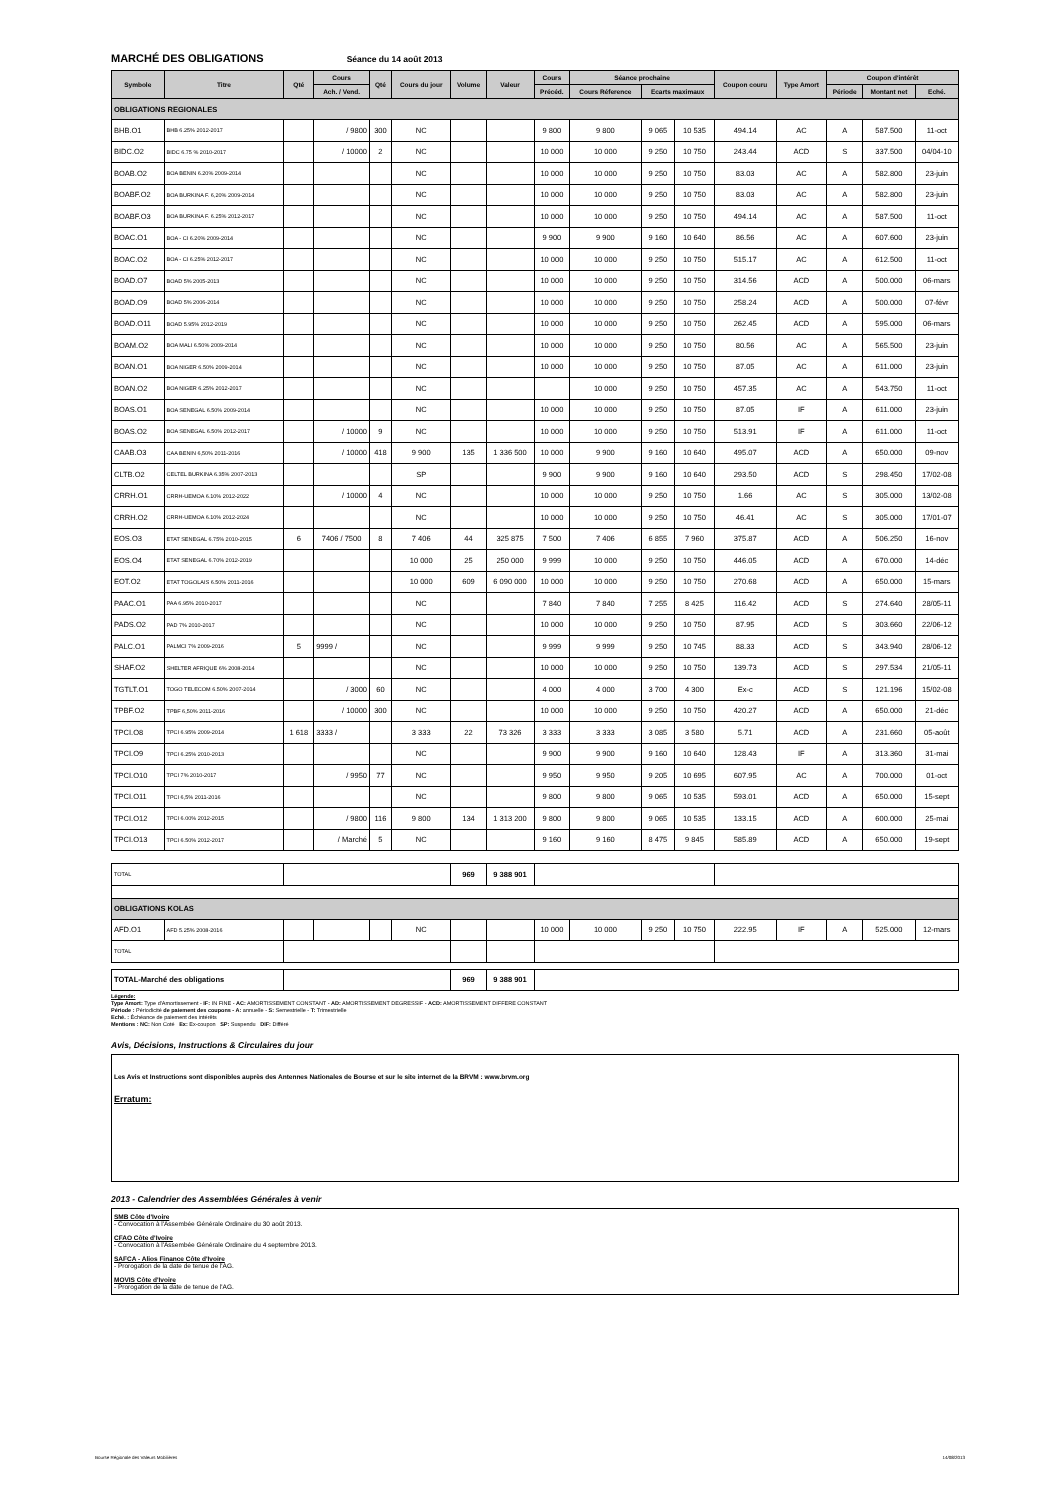MARCHÉ DES OBLIGATIONS Séance du 14 août 2013
| Symbole | Titre | Qté | Cours | Qté | Cours du jour | Volume | Valeur | Cours | Séance prochaine | | | Coupon couru | Type Amort | Coupon d'intérêt | | |
| --- | --- | --- | --- | --- | --- | --- | --- | --- | --- | --- | --- | --- | --- | --- | --- | --- |
| | | | Ach. / Vend. | | | | | Précéd. | Cours Réference | Ecarts maximaux | | | | Période | Montant net | Eché. |
| OBLIGATIONS REGIONALES | | | | | | | | | | | | | | | | |
| BHB.O1 | BHB 6.25% 2012-2017 | | / 9800 | 300 | NC | | | 9 800 | 9 800 | 9 065 | 10 535 | 494.14 | AC | A | 587.500 | 11-oct |
| BIDC.O2 | BIDC 6.75 % 2010-2017 | | / 10000 | 2 | NC | | | 10 000 | 10 000 | 9 250 | 10 750 | 243.44 | ACD | S | 337.500 | 04/04-10 |
| BOAB.O2 | BOA BENIN 6.20% 2009-2014 | | | | NC | | | 10 000 | 10 000 | 9 250 | 10 750 | 83.03 | AC | A | 582.800 | 23-juin |
| BOABF.O2 | BOA BURKINA F. 6,20% 2009-2014 | | | | NC | | | 10 000 | 10 000 | 9 250 | 10 750 | 83.03 | AC | A | 582.800 | 23-juin |
| BOABF.O3 | BOA BURKINA F. 6.25% 2012-2017 | | | | NC | | | 10 000 | 10 000 | 9 250 | 10 750 | 494.14 | AC | A | 587.500 | 11-oct |
| BOAC.O1 | BOA - CI 6.20% 2009-2014 | | | | NC | | | 9 900 | 9 900 | 9 160 | 10 640 | 86.56 | AC | A | 607.600 | 23-juin |
| BOAC.O2 | BOA - CI 6.25% 2012-2017 | | | | NC | | | 10 000 | 10 000 | 9 250 | 10 750 | 515.17 | AC | A | 612.500 | 11-oct |
| BOAD.O7 | BOAD 5% 2005-2013 | | | | NC | | | 10 000 | 10 000 | 9 250 | 10 750 | 314.56 | ACD | A | 500.000 | 06-mars |
| BOAD.O9 | BOAD 5% 2006-2014 | | | | NC | | | 10 000 | 10 000 | 9 250 | 10 750 | 258.24 | ACD | A | 500.000 | 07-févr |
| BOAD.O11 | BOAD 5.95% 2012-2019 | | | | NC | | | 10 000 | 10 000 | 9 250 | 10 750 | 262.45 | ACD | A | 595.000 | 06-mars |
| BOAM.O2 | BOA MALI 6.50% 2009-2014 | | | | NC | | | 10 000 | 10 000 | 9 250 | 10 750 | 80.56 | AC | A | 565.500 | 23-juin |
| BOAN.O1 | BOA NIGER 6.50% 2009-2014 | | | | NC | | | 10 000 | 10 000 | 9 250 | 10 750 | 87.05 | AC | A | 611.000 | 23-juin |
| BOAN.O2 | BOA NIGER 6.25% 2012-2017 | | | | NC | | | | 10 000 | 9 250 | 10 750 | 457.35 | AC | A | 543.750 | 11-oct |
| BOAS.O1 | BOA SENEGAL 6.50% 2009-2014 | | | | NC | | | 10 000 | 10 000 | 9 250 | 10 750 | 87.05 | IF | A | 611.000 | 23-juin |
| BOAS.O2 | BOA SENEGAL 6.50% 2012-2017 | | / 10000 | 9 | NC | | | 10 000 | 10 000 | 9 250 | 10 750 | 513.91 | IF | A | 611.000 | 11-oct |
| CAAB.O3 | CAA BENIN 6,50% 2011-2016 | | / 10000 | 418 | 9 900 | 135 | 1 336 500 | 10 000 | 9 900 | 9 160 | 10 640 | 495.07 | ACD | A | 650.000 | 09-nov |
| CLTB.O2 | CELTEL BURKINA 6.35% 2007-2013 | | | | SP | | | 9 900 | 9 900 | 9 160 | 10 640 | 293.50 | ACD | S | 298.450 | 17/02-08 |
| CRRH.O1 | CRRH-UEMOA 6.10% 2012-2022 | | / 10000 | 4 | NC | | | 10 000 | 10 000 | 9 250 | 10 750 | 1.66 | AC | S | 305.000 | 13/02-08 |
| CRRH.O2 | CRRH-UEMOA 6.10% 2012-2024 | | | | NC | | | 10 000 | 10 000 | 9 250 | 10 750 | 46.41 | AC | S | 305.000 | 17/01-07 |
| EOS.O3 | ETAT SENEGAL 6.75% 2010-2015 | 6 | 7406 / 7500 | 8 | 7 406 | 44 | 325 875 | 7 500 | 7 406 | 6 855 | 7 960 | 375.87 | ACD | A | 506.250 | 16-nov |
| EOS.O4 | ETAT SENEGAL 6.70% 2012-2019 | | | | 10 000 | 25 | 250 000 | 9 999 | 10 000 | 9 250 | 10 750 | 446.05 | ACD | A | 670.000 | 14-déc |
| EOT.O2 | ETAT TOGOLAIS 6.50% 2011-2016 | | | | 10 000 | 609 | 6 090 000 | 10 000 | 10 000 | 9 250 | 10 750 | 270.68 | ACD | A | 650.000 | 15-mars |
| PAAC.O1 | PAA 6.95% 2010-2017 | | | | NC | | | 7 840 | 7 840 | 7 255 | 8 425 | 116.42 | ACD | S | 274.640 | 28/05-11 |
| PADS.O2 | PAD 7% 2010-2017 | | | | NC | | | 10 000 | 10 000 | 9 250 | 10 750 | 87.95 | ACD | S | 303.660 | 22/06-12 |
| PALC.O1 | PALMCI 7% 2009-2016 | 5 | 9999 / | | NC | | | 9 999 | 9 999 | 9 250 | 10 745 | 88.33 | ACD | S | 343.940 | 28/06-12 |
| SHAF.O2 | SHELTER AFRIQUE 6% 2008-2014 | | | | NC | | | 10 000 | 10 000 | 9 250 | 10 750 | 139.73 | ACD | S | 297.534 | 21/05-11 |
| TGTLT.O1 | TOGO TELECOM 6.50% 2007-2014 | | / 3000 | 60 | NC | | | 4 000 | 4 000 | 3 700 | 4 300 | Ex-c | ACD | S | 121.196 | 15/02-08 |
| TPBF.O2 | TPBF 6,50% 2011-2016 | | / 10000 | 300 | NC | | | 10 000 | 10 000 | 9 250 | 10 750 | 420.27 | ACD | A | 650.000 | 21-déc |
| TPCI.O8 | TPCI 6.95% 2009-2014 | 1 618 | 3333 / | | 3 333 | 22 | 73 326 | 3 333 | 3 333 | 3 085 | 3 580 | 5.71 | ACD | A | 231.660 | 05-août |
| TPCI.O9 | TPCI 6.25% 2010-2013 | | | | NC | | | 9 900 | 9 900 | 9 160 | 10 640 | 128.43 | IF | A | 313.360 | 31-mai |
| TPCI.O10 | TPCI 7% 2010-2017 | | / 9950 | 77 | NC | | | 9 950 | 9 950 | 9 205 | 10 695 | 607.95 | AC | A | 700.000 | 01-oct |
| TPCI.O11 | TPCI 6,5% 2011-2016 | | | | NC | | | 9 800 | 9 800 | 9 065 | 10 535 | 593.01 | ACD | A | 650.000 | 15-sept |
| TPCI.O12 | TPCI 6.00% 2012-2015 | | / 9800 | 116 | 9 800 | 134 | 1 313 200 | 9 800 | 9 800 | 9 065 | 10 535 | 133.15 | ACD | A | 600.000 | 25-mai |
| TPCI.O13 | TPCI 6.50% 2012-2017 | | / Marché | 5 | NC | | | 9 160 | 9 160 | 8 475 | 9 845 | 585.89 | ACD | A | 650.000 | 19-sept |
| TOTAL | | | | | | 969 | 9 388 901 | | | | | | | | | |
| OBLIGATIONS KOLAS | | | | | | | | | | | | | | | | |
| AFD.O1 | AFD 5.25% 2008-2016 | | | | NC | | | 10 000 | 10 000 | 9 250 | 10 750 | 222.95 | IF | A | 525.000 | 12-mars |
| TOTAL | | | | | | | | | | | | | | | | |
| TOTAL-Marché des obligations | | | | | | 969 | 9 388 901 | | | | | | | | | |
Légende:
Type Amort: Type d'Amortissement - IF: IN FINE - AC: AMORTISSEMENT CONSTANT - AD: AMORTISSEMENT DEGRESSIF - ACD: AMORTISSEMENT DIFFERE CONSTANT
Période : Périodicité de paiement des coupons - A: annuelle - S: Semestrielle - T: Trimestrielle
Eché. : Échéance de paiement des intérêts
Mentions : NC: Non Coté Ex: Ex-coupon SP: Suspendu DIF: Différé
Avis, Décisions, Instructions & Circulaires du jour
Les Avis et Instructions sont disponibles auprès des Antennes Nationales de Bourse et sur le site internet de la BRVM : www.brvm.org
Erratum:
2013 - Calendrier des Assemblées Générales à venir
SMB Côte d'Ivoire
- Convocation à l'Assembée Générale Ordinaire du 30 août 2013.
CFAO Côte d'Ivoire
- Convocation à l'Assembée Générale Ordinaire du 4 septembre 2013.
SAFCA - Alios Finance Côte d'Ivoire
- Prorogation de la date de tenue de l'AG.
MOVIS Côte d'Ivoire
- Prorogation de la date de tenue de l'AG.
Bourse Régionale des Valeurs Mobilières 14/08/2013